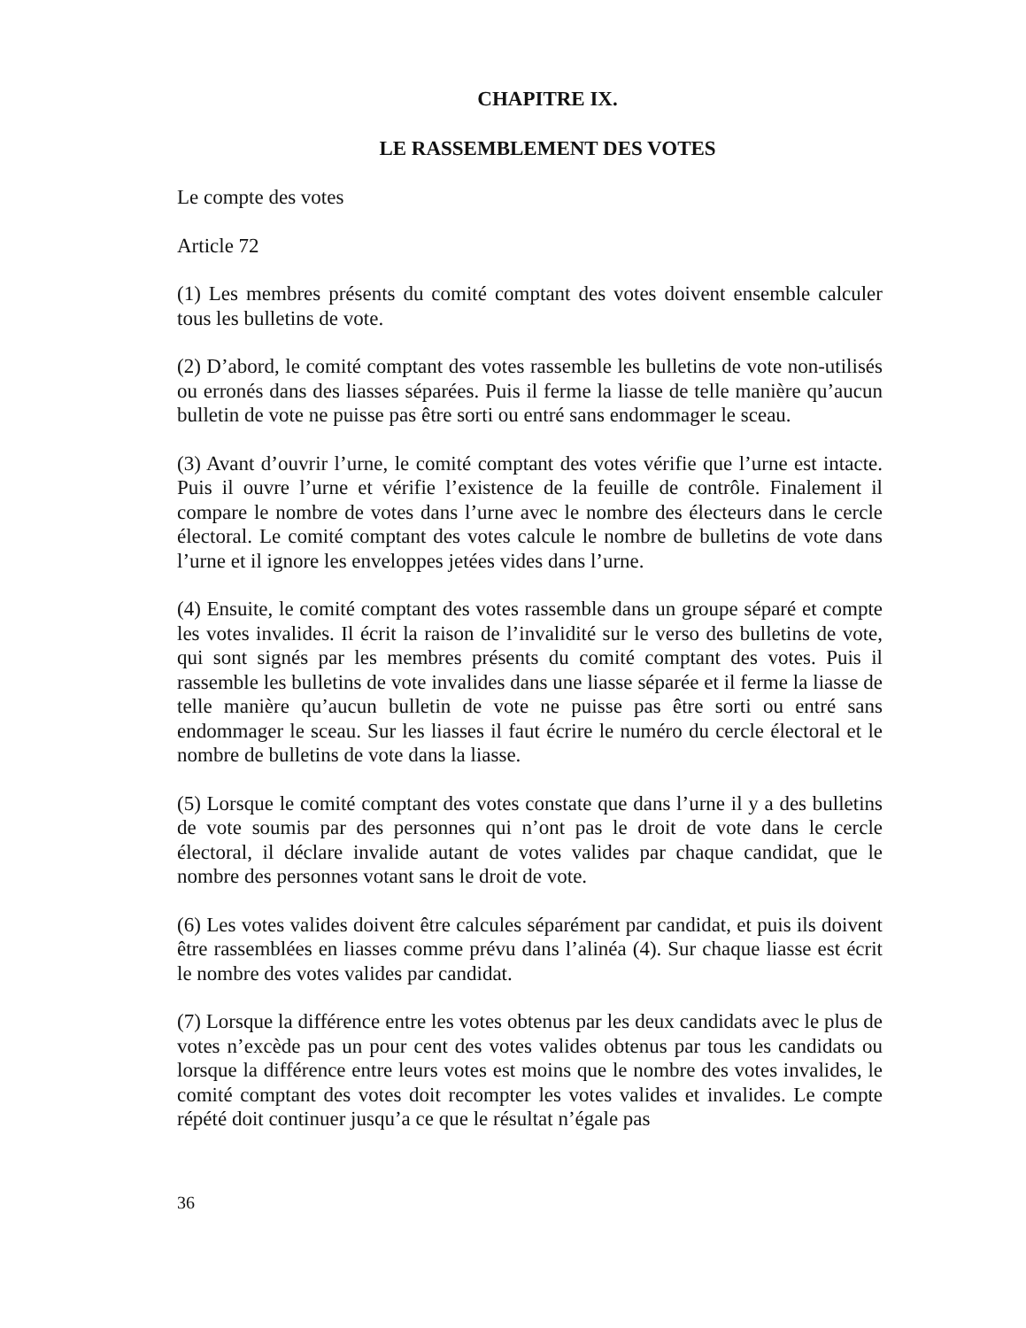CHAPITRE IX.
LE RASSEMBLEMENT DES VOTES
Le compte des votes
Article 72
(1) Les membres présents du comité comptant des votes doivent ensemble calculer tous les bulletins de vote.
(2) D’abord, le comité comptant des votes rassemble les bulletins de vote non-utilisés ou erronés dans des liasses séparées. Puis il ferme la liasse de telle manière qu’aucun bulletin de vote ne puisse pas être sorti ou entré sans endommager le sceau.
(3) Avant d’ouvrir l’urne, le comité comptant des votes vérifie que l’urne est intacte. Puis il ouvre l’urne et vérifie l’existence de la feuille de contrôle. Finalement il compare le nombre de votes dans l’urne avec le nombre des électeurs dans le cercle électoral. Le comité comptant des votes calcule le nombre de bulletins de vote dans l’urne et il ignore les enveloppes jetées vides dans l’urne.
(4) Ensuite, le comité comptant des votes rassemble dans un groupe séparé et compte les votes invalides. Il écrit la raison de l’invalidité sur le verso des bulletins de vote, qui sont signés par les membres présents du comité comptant des votes. Puis il rassemble les bulletins de vote invalides dans une liasse séparée et il ferme la liasse de telle manière qu’aucun bulletin de vote ne puisse pas être sorti ou entré sans endommager le sceau. Sur les liasses il faut écrire le numéro du cercle électoral et le nombre de bulletins de vote dans la liasse.
(5) Lorsque le comité comptant des votes constate que dans l’urne il y a des bulletins de vote soumis par des personnes qui n’ont pas le droit de vote dans le cercle électoral, il déclare invalide autant de votes valides par chaque candidat, que le nombre des personnes votant sans le droit de vote.
(6) Les votes valides doivent être calcules séparément par candidat, et puis ils doivent être rassemblées en liasses comme prévu dans l’alinéa (4). Sur chaque liasse est écrit le nombre des votes valides par candidat.
(7) Lorsque la différence entre les votes obtenus par les deux candidats avec le plus de votes n’excède pas un pour cent des votes valides obtenus par tous les candidats ou lorsque la différence entre leurs votes est moins que le nombre des votes invalides, le comité comptant des votes doit recompter les votes valides et invalides. Le compte répété doit continuer jusqu’a ce que le résultat n’égale pas
36